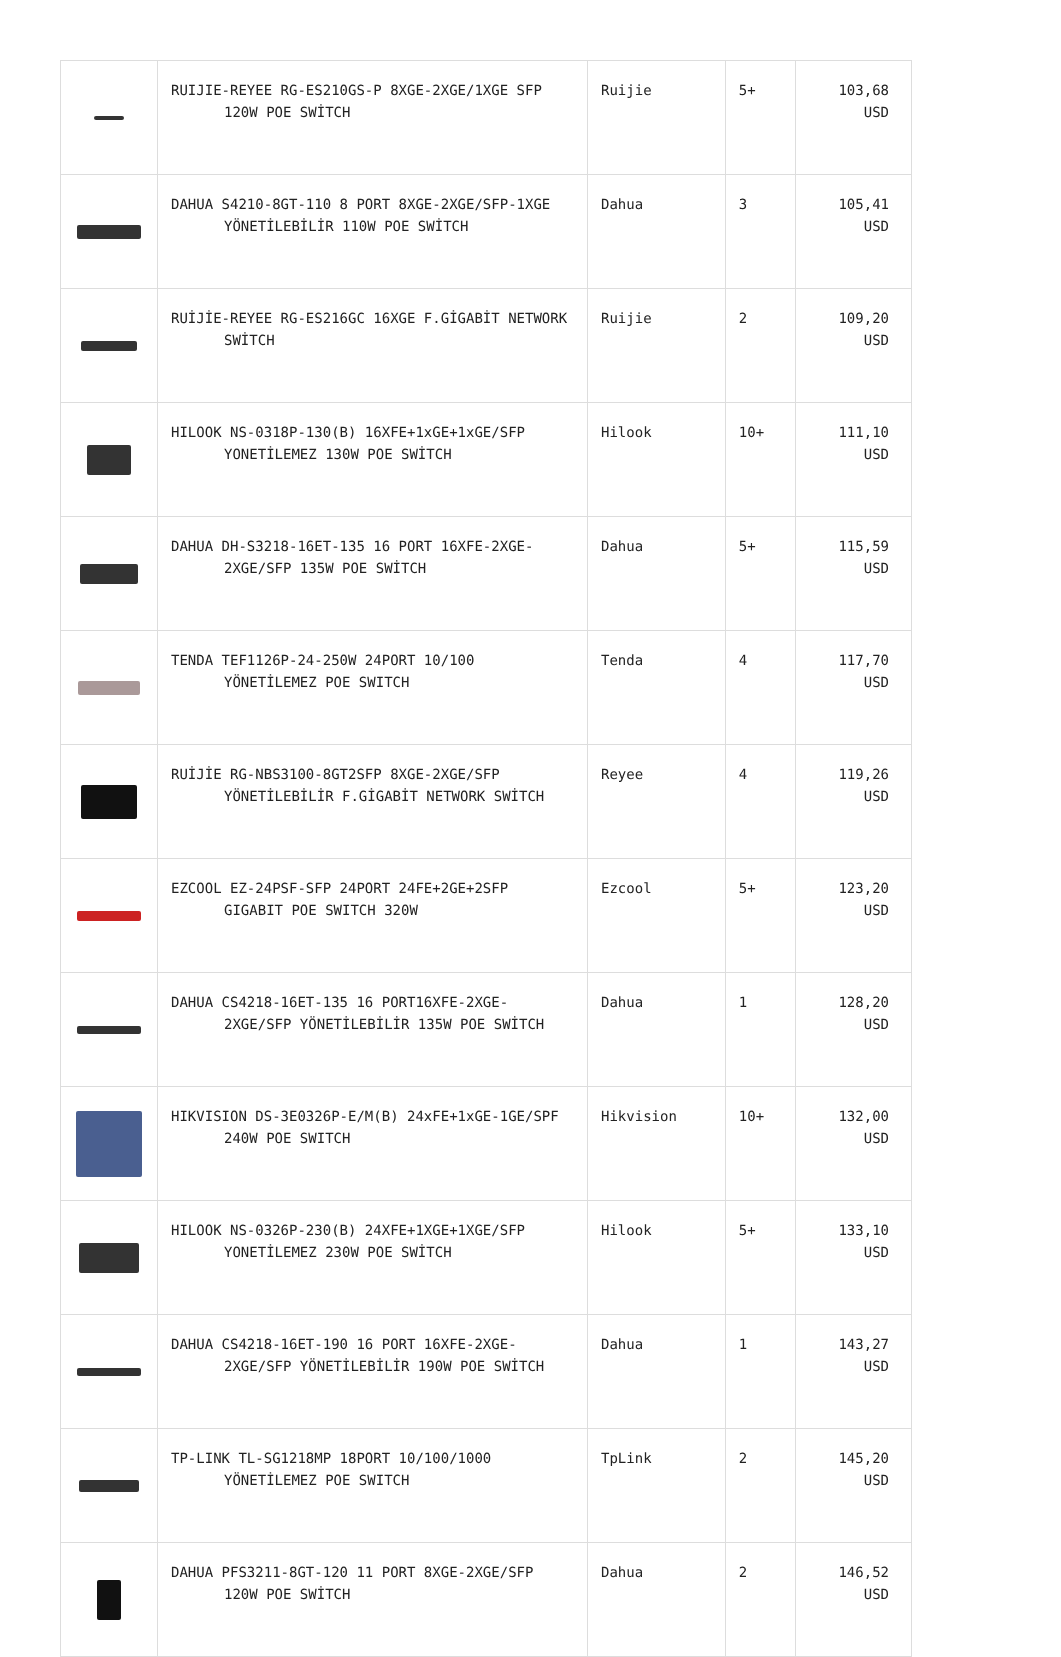| | RUIJIE-REYEE RG-ES210GS-P 8XGE-2XGE/1XGE SFP 120W POE SWİTCH | Ruijie | 5+ | 103,68 USD |
| | DAHUA S4210-8GT-110 8 PORT 8XGE-2XGE/SFP-1XGE YÖNETİLEBİLİR 110W POE SWİTCH | Dahua | 3 | 105,41 USD |
| | RUİJİE-REYEE RG-ES216GC 16XGE F.GİGABİT NETWORK SWİTCH | Ruijie | 2 | 109,20 USD |
| | HILOOK NS-0318P-130(B) 16XFE+1xGE+1xGE/SFP YONETİLEMEZ 130W POE SWİTCH | Hilook | 10+ | 111,10 USD |
| | DAHUA DH-S3218-16ET-135 16 PORT 16XFE-2XGE-2XGE/SFP 135W POE SWİTCH | Dahua | 5+ | 115,59 USD |
| | TENDA TEF1126P-24-250W 24PORT 10/100 YÖNETİLEMEZ POE SWITCH | Tenda | 4 | 117,70 USD |
| | RUİJİE RG-NBS3100-8GT2SFP 8XGE-2XGE/SFP YÖNETİLEBİLİR F.GİGABİT NETWORK SWİTCH | Reyee | 4 | 119,26 USD |
| | EZCOOL EZ-24PSF-SFP 24PORT 24FE+2GE+2SFP GIGABIT POE SWITCH 320W | Ezcool | 5+ | 123,20 USD |
| | DAHUA CS4218-16ET-135 16 PORT16XFE-2XGE-2XGE/SFP YÖNETİLEBİLİR 135W POE SWİTCH | Dahua | 1 | 128,20 USD |
| | HIKVISION DS-3E0326P-E/M(B) 24xFE+1xGE-1GE/SPF 240W POE SWITCH | Hikvision | 10+ | 132,00 USD |
| | HILOOK NS-0326P-230(B) 24XFE+1XGE+1XGE/SFP YONETİLEMEZ 230W POE SWİTCH | Hilook | 5+ | 133,10 USD |
| | DAHUA CS4218-16ET-190 16 PORT 16XFE-2XGE-2XGE/SFP YÖNETİLEBİLİR 190W POE SWİTCH | Dahua | 1 | 143,27 USD |
| | TP-LINK TL-SG1218MP 18PORT 10/100/1000 YÖNETİLEMEZ POE SWITCH | TpLink | 2 | 145,20 USD |
| | DAHUA PFS3211-8GT-120 11 PORT 8XGE-2XGE/SFP 120W POE SWİTCH | Dahua | 2 | 146,52 USD |